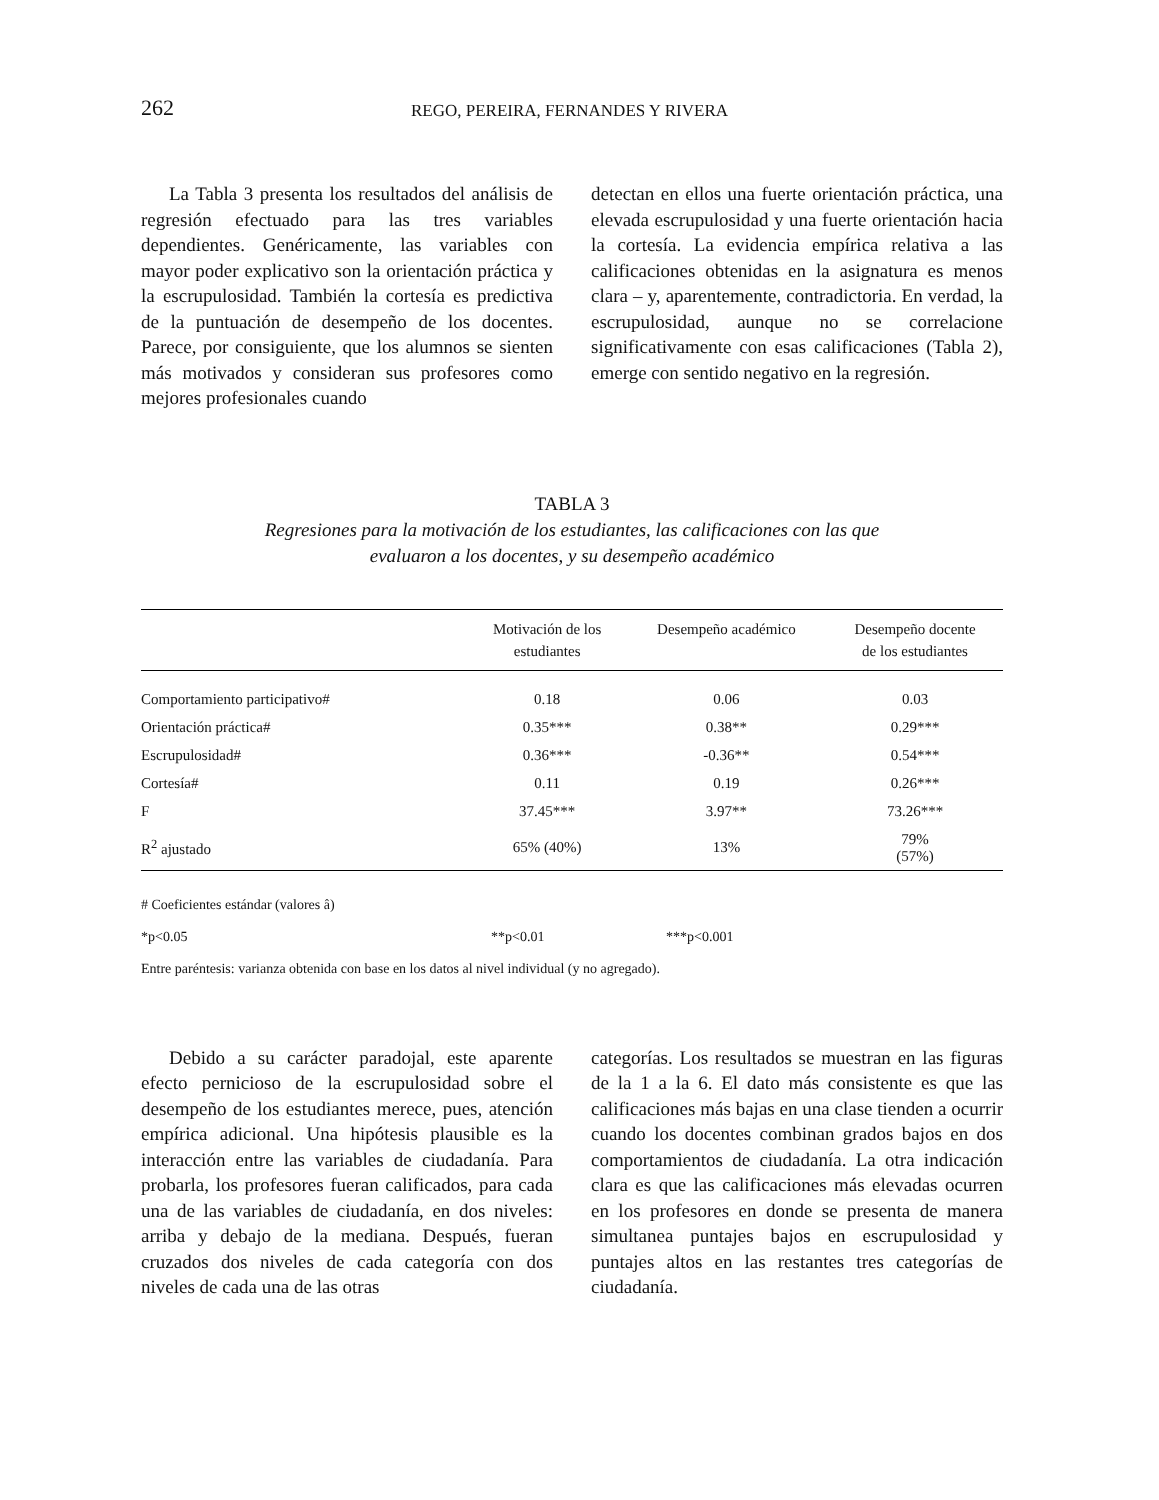262 REGO, PEREIRA, FERNANDES Y RIVERA
La Tabla 3 presenta los resultados del análisis de regresión efectuado para las tres variables dependientes. Genéricamente, las variables con mayor poder explicativo son la orientación práctica y la escrupulosidad. También la cortesía es predictiva de la puntuación de desempeño de los docentes. Parece, por consiguiente, que los alumnos se sienten más motivados y consideran sus profesores como mejores profesionales cuando
detectan en ellos una fuerte orientación práctica, una elevada escrupulosidad y una fuerte orientación hacia la cortesía. La evidencia empírica relativa a las calificaciones obtenidas en la asignatura es menos clara – y, aparentemente, contradictoria. En verdad, la escrupulosidad, aunque no se correlacione significativamente con esas calificaciones (Tabla 2), emerge con sentido negativo en la regresión.
TABLA 3
Regresiones para la motivación de los estudiantes, las calificaciones con las que
evaluaron a los docentes, y su desempeño académico
| | Motivación de los estudiantes | Desempeño académico | Desempeño docente de los estudiantes |
| --- | --- | --- | --- |
| Comportamiento participativo# | 0.18 | 0.06 | 0.03 |
| Orientación práctica# | 0.35*** | 0.38** | 0.29*** |
| Escrupulosidad# | 0.36*** | -0.36** | 0.54*** |
| Cortesía# | 0.11 | 0.19 | 0.26*** |
| F | 37.45*** | 3.97** | 73.26*** |
| R<sup>2</sup> ajustado | 65% (40%) | 13% | 79% (57%) |
# Coeficientes estándar (valores â)
*p<0.05 **p<0.01 ***p<0.001
Entre paréntesis: varianza obtenida con base en los datos al nivel individual (y no agregado).
Debido a su carácter paradojal, este aparente efecto pernicioso de la escrupulosidad sobre el desempeño de los estudiantes merece, pues, atención empírica adicional. Una hipótesis plausible es la interacción entre las variables de ciudadanía. Para probarla, los profesores fueran calificados, para cada una de las variables de ciudadanía, en dos niveles: arriba y debajo de la mediana. Después, fueran cruzados dos niveles de cada categoría con dos niveles de cada una de las otras
categorías. Los resultados se muestran en las figuras de la 1 a la 6. El dato más consistente es que las calificaciones más bajas en una clase tienden a ocurrir cuando los docentes combinan grados bajos en dos comportamientos de ciudadanía. La otra indicación clara es que las calificaciones más elevadas ocurren en los profesores en donde se presenta de manera simultanea puntajes bajos en escrupulosidad y puntajes altos en las restantes tres categorías de ciudadanía.